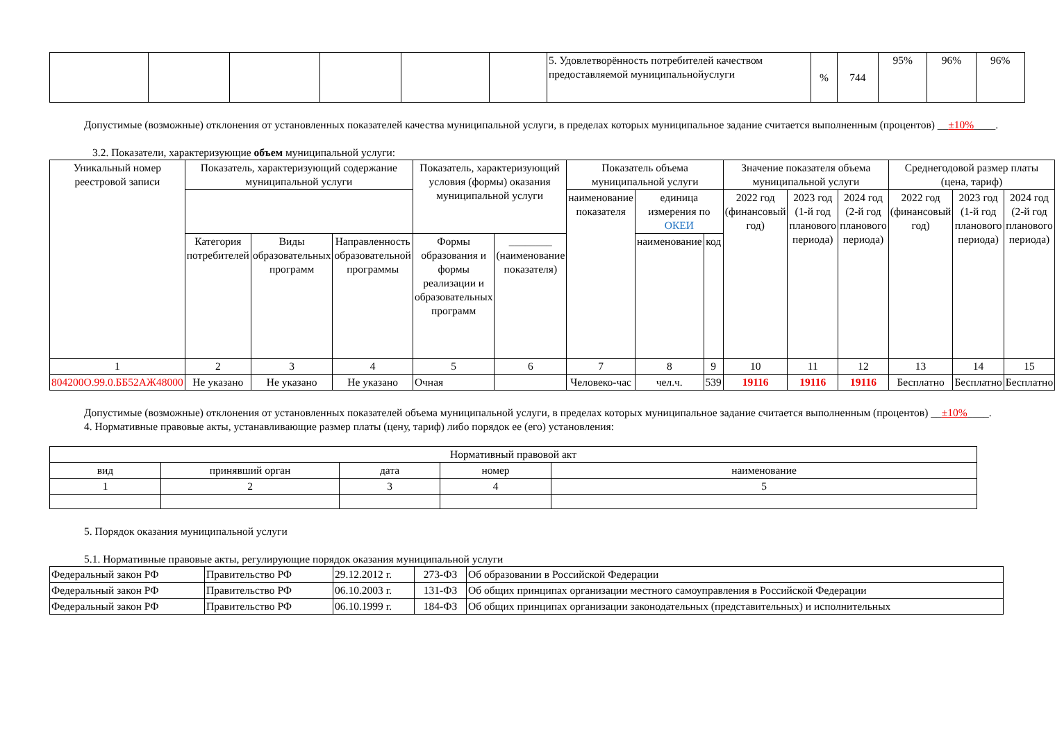| | | | | | | 5. Удовлетворённость потребителей качеством предоставляемой муниципальнойуслуги | % | 744 | 95% | 96% | 96% |
Допустимые (возможные) отклонения от установленных показателей качества муниципальной услуги, в пределах которых муниципальное задание считается выполненным (процентов) __±10%____.
3.2. Показатели, характеризующие объем муниципальной услуги:
| Уникальный номер реестровой записи | Показатель, характеризующий содержание муниципальной услуги | | | Показатель, характеризующий условия (формы) оказания муниципальной услуги | | Показатель объема муниципальной услуги | | | Значение показателя объема муниципальной услуги | | | Среднегодовой размер платы (цена, тариф) | | |
| --- | --- | --- | --- | --- | --- | --- | --- | --- | --- | --- | --- | --- | --- | --- |
| | | | | | | наименование показателя | единица измерения по ОКЕИ | | 2022 год (финансовый год) | 2023 год (1-й год планового периода) | 2024 год (2-й год планового периода) | 2022 год (финансовый год) | 2023 год (1-й год планового периода) | 2024 год (2-й год планового периода) |
| | Категория потребителей | Виды образовательных программ | Направленность образовательной программы | Формы образования и формы реализации и образовательных программ | ________ (наименование показателя) | | наименование | код | | | | | | |
| 1 | 2 | 3 | 4 | 5 | 6 | 7 | 8 | 9 | 10 | 11 | 12 | 13 | 14 | 15 |
| 804200О.99.0.ББ52АЖ48000 | Не указано | Не указано | Не указано | Очная | | Человеко-час | чел.ч. | 539 | 19116 | 19116 | 19116 | Бесплатно | Бесплатно | Бесплатно |
Допустимые (возможные) отклонения от установленных показателей объема муниципальной услуги, в пределах которых муниципальное задание считается выполненным (процентов) __±10%____.
4. Нормативные правовые акты, устанавливающие размер платы (цену, тариф) либо порядок ее (его) установления:
| Нормативный правовой акт | | | | |
| вид | принявший орган | дата | номер | наименование |
| 1 | 2 | 3 | 4 | 5 |
5. Порядок оказания муниципальной услуги
5.1. Нормативные правовые акты, регулирующие порядок оказания муниципальной услуги
| Федеральный закон РФ | Правительство РФ | 29.12.2012 г. | 273-ФЗ | Об образовании в Российской Федерации |
| Федеральный закон РФ | Правительство РФ | 06.10.2003 г. | 131-ФЗ | Об общих принципах организации местного самоуправления в Российской Федерации |
| Федеральный закон РФ | Правительство РФ | 06.10.1999 г. | 184-ФЗ | Об общих принципах организации законодательных (представительных) и исполнительных |